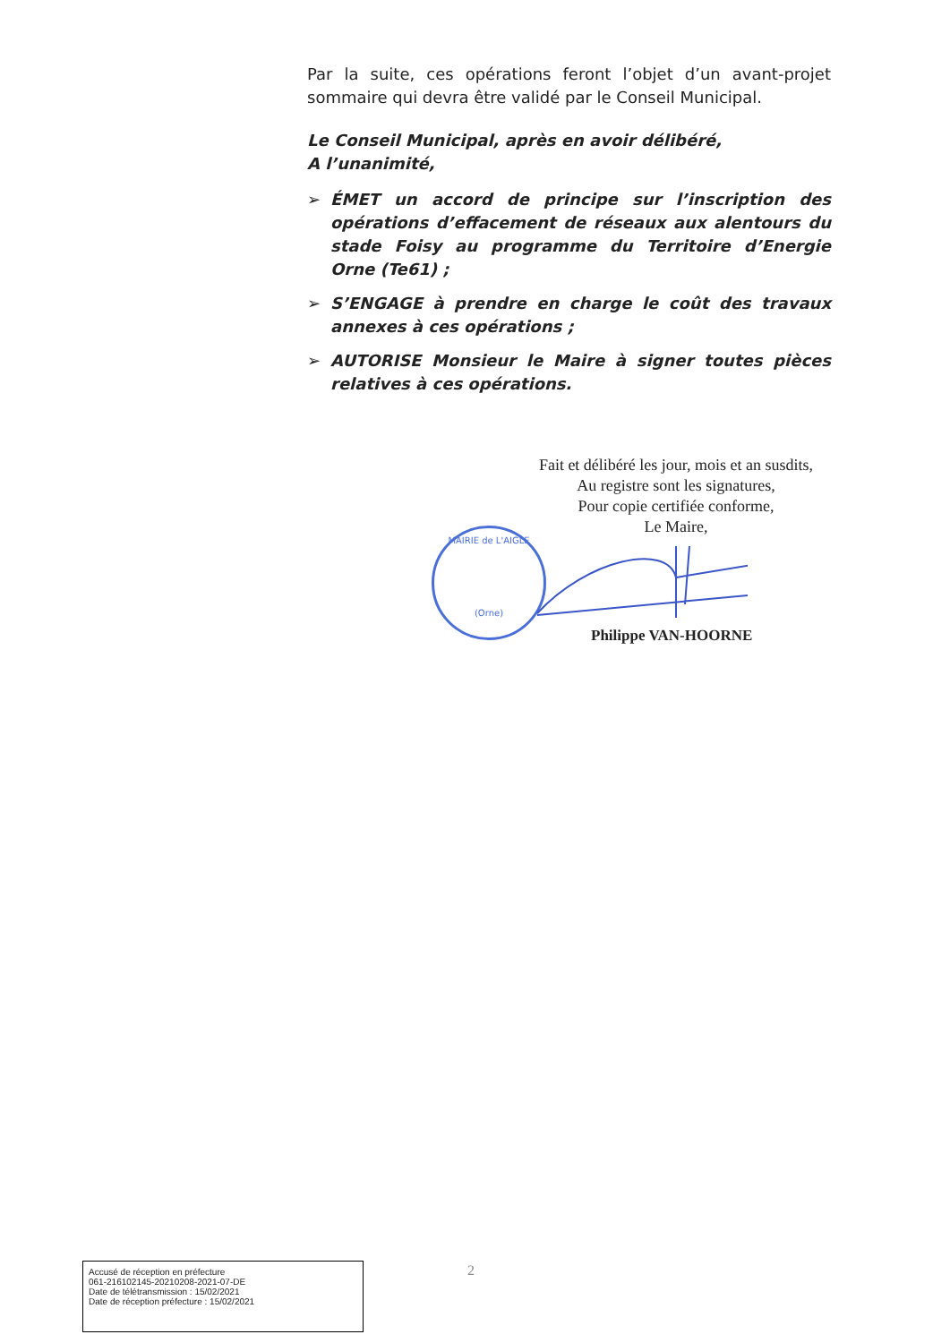Par la suite, ces opérations feront l’objet d’un avant-projet sommaire qui devra être validé par le Conseil Municipal.
Le Conseil Municipal, après en avoir délibéré,
A l’unanimité,
➢ ÉMET un accord de principe sur l’inscription des opérations d’effacement de réseaux aux alentours du stade Foisy au programme du Territoire d’Energie Orne (Te61) ;
➢ S’ENGAGE à prendre en charge le coût des travaux annexes à ces opérations ;
➢ AUTORISE Monsieur le Maire à signer toutes pièces relatives à ces opérations.
Fait et délibéré les jour, mois et an susdits,
Au registre sont les signatures,
Pour copie certifiée conforme,
Le Maire,
MAIRIE de L'AIGLE
(Orne)
Philippe VAN-HOORNE
2
Accusé de réception en préfecture
061-216102145-20210208-2021-07-DE
Date de télétransmission : 15/02/2021
Date de réception préfecture : 15/02/2021